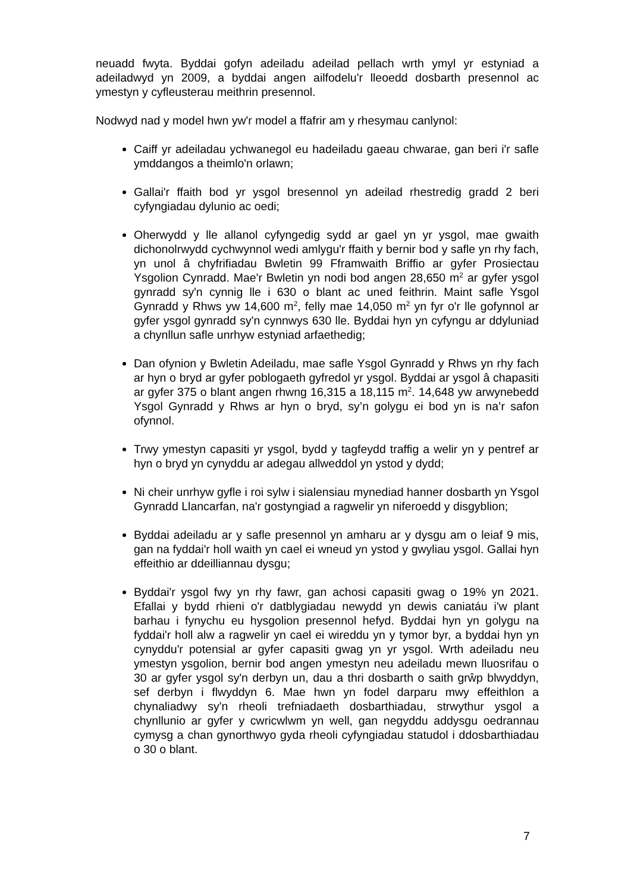neuadd fwyta. Byddai gofyn adeiladu adeilad pellach wrth ymyl yr estyniad a adeiladwyd yn 2009, a byddai angen ailfodelu'r lleoedd dosbarth presennol ac ymestyn y cyfleusterau meithrin presennol.
Nodwyd nad y model hwn yw'r model a ffafrir am y rhesymau canlynol:
Caiff yr adeiladau ychwanegol eu hadeiladu gaeau chwarae, gan beri i'r safle ymddangos a theimlo'n orlawn;
Gallai'r ffaith bod yr ysgol bresennol yn adeilad rhestredig gradd 2 beri cyfyngiadau dylunio ac oedi;
Oherwydd y lle allanol cyfyngedig sydd ar gael yn yr ysgol, mae gwaith dichonolrwydd cychwynnol wedi amlygu'r ffaith y bernir bod y safle yn rhy fach, yn unol â chyfrifiadau Bwletin 99 Fframwaith Briffio ar gyfer Prosiectau Ysgolion Cynradd. Mae'r Bwletin yn nodi bod angen 28,650 m<sup>2</sup> ar gyfer ysgol gynradd sy'n cynnig lle i 630 o blant ac uned feithrin. Maint safle Ysgol Gynradd y Rhws yw 14,600 m<sup>2</sup>, felly mae 14,050 m<sup>2</sup> yn fyr o'r lle gofynnol ar gyfer ysgol gynradd sy'n cynnwys 630 lle. Byddai hyn yn cyfyngu ar ddyluniad a chynllun safle unrhyw estyniad arfaethedig;
Dan ofynion y Bwletin Adeiladu, mae safle Ysgol Gynradd y Rhws yn rhy fach ar hyn o bryd ar gyfer poblogaeth gyfredol yr ysgol. Byddai ar ysgol â chapasiti ar gyfer 375 o blant angen rhwng 16,315 a 18,115 m<sup>2</sup>. 14,648 yw arwynebedd Ysgol Gynradd y Rhws ar hyn o bryd, sy’n golygu ei bod yn is na’r safon ofynnol.
Trwy ymestyn capasiti yr ysgol, bydd y tagfeydd traffig a welir yn y pentref ar hyn o bryd yn cynyddu ar adegau allweddol yn ystod y dydd;
Ni cheir unrhyw gyfle i roi sylw i sialensiau mynediad hanner dosbarth yn Ysgol Gynradd Llancarfan, na'r gostyngiad a ragwelir yn niferoedd y disgyblion;
Byddai adeiladu ar y safle presennol yn amharu ar y dysgu am o leiaf 9 mis, gan na fyddai'r holl waith yn cael ei wneud yn ystod y gwyliau ysgol. Gallai hyn effeithio ar ddeilliannau dysgu;
Byddai'r ysgol fwy yn rhy fawr, gan achosi capasiti gwag o 19% yn 2021. Efallai y bydd rhieni o'r datblygiadau newydd yn dewis caniatáu i'w plant barhau i fynychu eu hysgolion presennol hefyd. Byddai hyn yn golygu na fyddai'r holl alw a ragwelir yn cael ei wireddu yn y tymor byr, a byddai hyn yn cynyddu'r potensial ar gyfer capasiti gwag yn yr ysgol. Wrth adeiladu neu ymestyn ysgolion, bernir bod angen ymestyn neu adeiladu mewn lluosrifau o 30 ar gyfer ysgol sy'n derbyn un, dau a thri dosbarth o saith grŵp blwyddyn, sef derbyn i flwyddyn 6. Mae hwn yn fodel darparu mwy effeithlon a chynaliadwy sy'n rheoli trefniadaeth dosbarthiadau, strwythur ysgol a chynllunio ar gyfer y cwricwlwm yn well, gan negyddu addysgu oedrannau cymysg a chan gynorthwyo gyda rheoli cyfyngiadau statudol i ddosbarthiadau o 30 o blant.
7